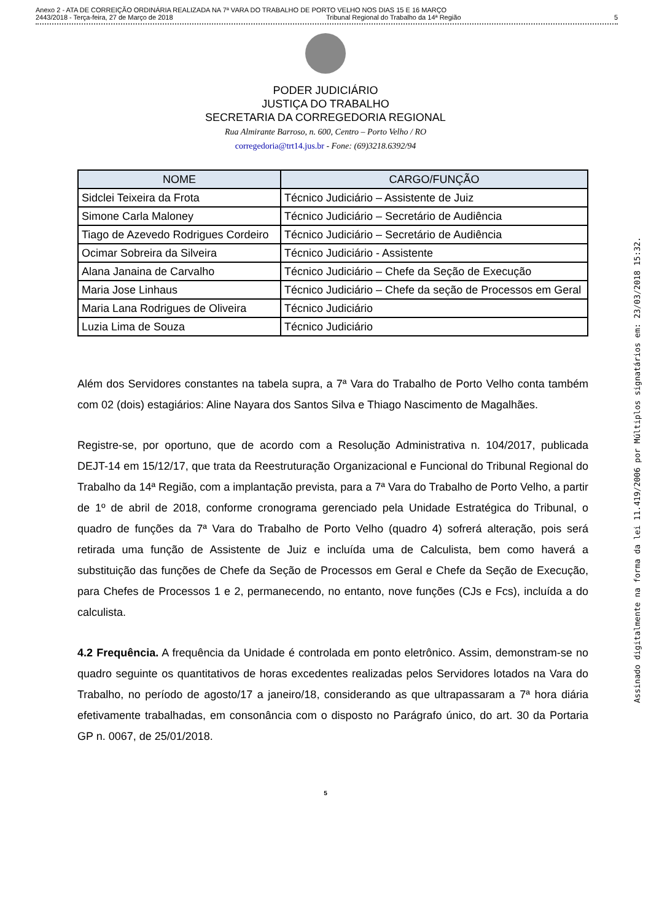Anexo 2 - ATA DE CORREIÇÃO ORDINÁRIA REALIZADA NA 7ª VARA DO TRABALHO DE PORTO VELHO NOS DIAS 15 E 16 MARÇO
2443/2018 - Terça-feira, 27 de Março de 2018 Tribunal Regional do Trabalho da 14ª Região 5
PODER JUDICIÁRIO
JUSTIÇA DO TRABALHO
SECRETARIA DA CORREGEDORIA REGIONAL
Rua Almirante Barroso, n. 600, Centro – Porto Velho / RO
corregedoria@trt14.jus.br - Fone: (69)3218.6392/94
| NOME | CARGO/FUNÇÃO |
| --- | --- |
| Sidclei Teixeira da Frota | Técnico Judiciário – Assistente de Juiz |
| Simone Carla Maloney | Técnico Judiciário – Secretário de Audiência |
| Tiago de Azevedo Rodrigues Cordeiro | Técnico Judiciário – Secretário de Audiência |
| Ocimar Sobreira da Silveira | Técnico Judiciário - Assistente |
| Alana Janaina de Carvalho | Técnico Judiciário – Chefe da Seção de Execução |
| Maria Jose Linhaus | Técnico Judiciário – Chefe da seção de Processos em Geral |
| Maria Lana Rodrigues de Oliveira | Técnico Judiciário |
| Luzia Lima de Souza | Técnico Judiciário |
Além dos Servidores constantes na tabela supra, a 7ª Vara do Trabalho de Porto Velho conta também com 02 (dois) estagiários: Aline Nayara dos Santos Silva e Thiago Nascimento de Magalhães.
Registre-se, por oportuno, que de acordo com a Resolução Administrativa n. 104/2017, publicada DEJT-14 em 15/12/17, que trata da Reestruturação Organizacional e Funcional do Tribunal Regional do Trabalho da 14ª Região, com a implantação prevista, para a 7ª Vara do Trabalho de Porto Velho, a partir de 1º de abril de 2018, conforme cronograma gerenciado pela Unidade Estratégica do Tribunal, o quadro de funções da 7ª Vara do Trabalho de Porto Velho (quadro 4) sofrerá alteração, pois será retirada uma função de Assistente de Juiz e incluída uma de Calculista, bem como haverá a substituição das funções de Chefe da Seção de Processos em Geral e Chefe da Seção de Execução, para Chefes de Processos 1 e 2, permanecendo, no entanto, nove funções (CJs e Fcs), incluída a do calculista.
4.2 Frequência. A frequência da Unidade é controlada em ponto eletrônico. Assim, demonstram-se no quadro seguinte os quantitativos de horas excedentes realizadas pelos Servidores lotados na Vara do Trabalho, no período de agosto/17 a janeiro/18, considerando as que ultrapassaram a 7ª hora diária efetivamente trabalhadas, em consonância com o disposto no Parágrafo único, do art. 30 da Portaria GP n. 0067, de 25/01/2018.
5
Assinado digitalmente na forma da lei 11.419/2006 por Múltiplos signatários em: 23/03/2018 15:32.